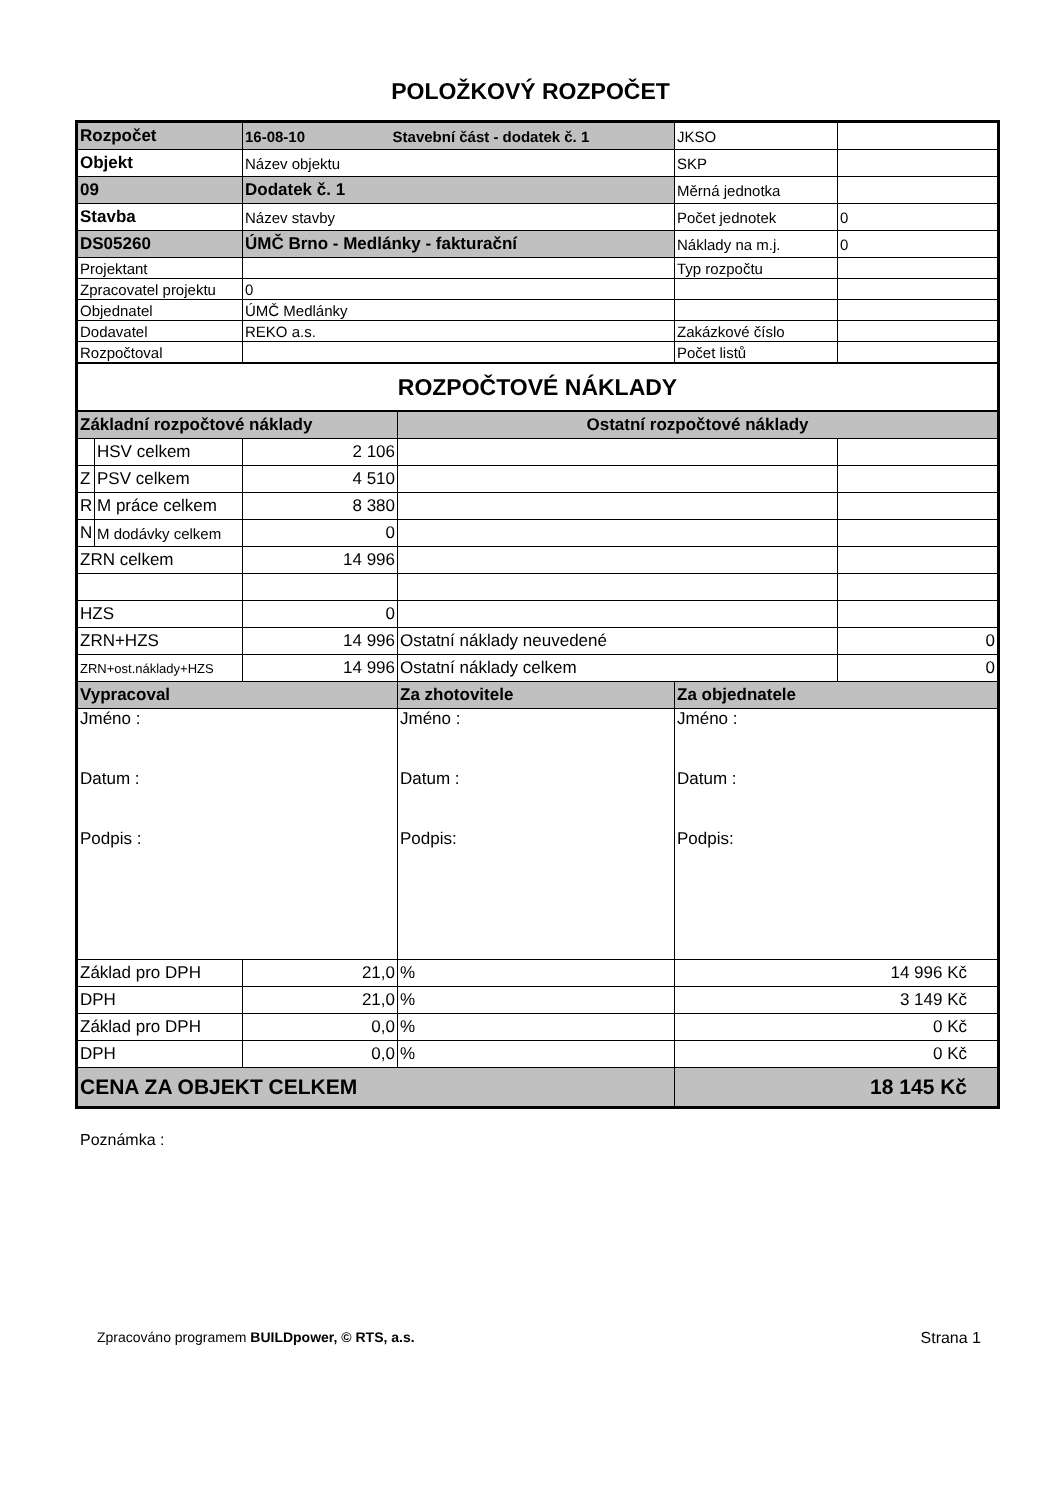POLOŽKOVÝ ROZPOČET
| Rozpočet | | 16-08-10 Stavební část - dodatek č. 1 | | JKSO | |
| Objekt | | Název objektu | | SKP | |
| 09 | | Dodatek č. 1 | | Měrná jednotka | |
| Stavba | | Název stavby | | Počet jednotek | 0 |
| DS05260 | | ÚMČ Brno - Medlánky - fakturační | | Náklady na m.j. | 0 |
| Projektant | | | | Typ rozpočtu | |
| Zpracovatel projektu | | 0 | | | |
| Objednatel | | ÚMČ Medlánky | | | |
| Dodavatel | | REKO a.s. | | Zakázkové číslo | |
| Rozpočtoval | | | | Počet listů | |
| ROZPOČTOVÉ NÁKLADY | | | | | |
| Základní rozpočtové náklady | | | Ostatní rozpočtové náklady | | |
| | HSV celkem | 2 106 | | | |
| Z | PSV celkem | 4 510 | | | |
| R | M práce celkem | 8 380 | | | |
| N | M dodávky celkem | 0 | | | |
| ZRN celkem | | 14 996 | | | |
| HZS | | 0 | | | |
| ZRN+HZS | | 14 996 | Ostatní náklady neuvedené | | 0 |
| ZRN+ost.náklady+HZS | | 14 996 | Ostatní náklady celkem | | 0 |
| Vypracoval | | | Za zhotovitele | Za objednatele | |
| Jméno : Datum : Podpis : | | | Jméno : Datum : Podpis: | Jméno : Datum : Podpis: | |
| Základ pro DPH | | 21,0 | % | 14 996 Kč | |
| DPH | | 21,0 | % | 3 149 Kč | |
| Základ pro DPH | | 0,0 | % | 0 Kč | |
| DPH | | 0,0 | % | 0 Kč | |
| CENA ZA OBJEKT CELKEM | | | | 18 145 Kč | |
Poznámka :
Zpracováno programem BUILDpower, © RTS, a.s. Strana 1